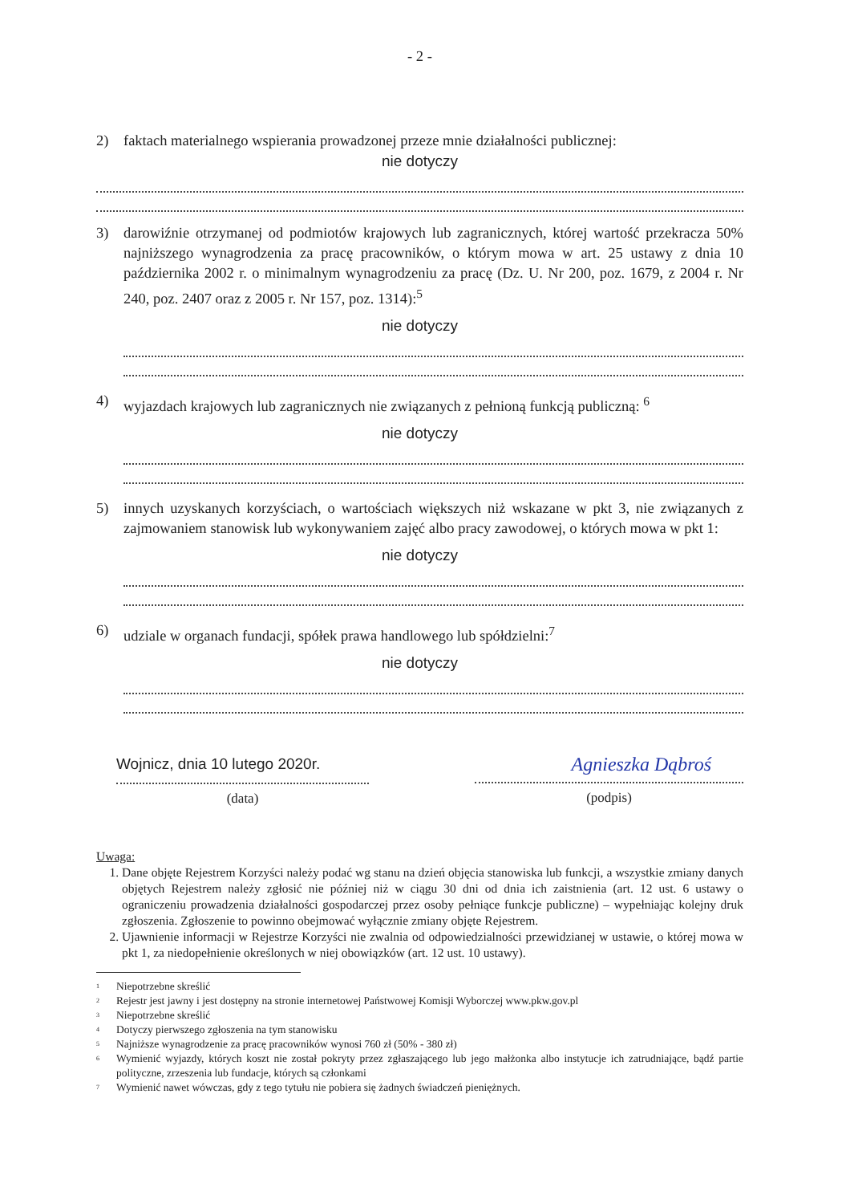- 2 -
2) faktach materialnego wspierania prowadzonej przeze mnie działalności publicznej:
nie dotyczy
3) darowiźnie otrzymanej od podmiotów krajowych lub zagranicznych, której wartość przekracza 50% najniższego wynagrodzenia za pracę pracowników, o którym mowa w art. 25 ustawy z dnia 10 października 2002 r. o minimalnym wynagrodzeniu za pracę (Dz. U. Nr 200, poz. 1679, z 2004 r. Nr 240, poz. 2407 oraz z 2005 r. Nr 157, poz. 1314):<sup>5</sup>
nie dotyczy
4) wyjazdach krajowych lub zagranicznych nie związanych z pełnioną funkcją publiczną: <sup>6</sup>
nie dotyczy
5) innych uzyskanych korzyściach, o wartościach większych niż wskazane w pkt 3, nie związanych z zajmowaniem stanowisk lub wykonywaniem zajęć albo pracy zawodowej, o których mowa w pkt 1:
nie dotyczy
6) udziale w organach fundacji, spółek prawa handlowego lub spółdzielni:<sup>7</sup>
nie dotyczy
Wojnicz, dnia 10 lutego 2020r.
(data)
Agnieszka Dąbroś
(podpis)
Uwaga:
1. Dane objęte Rejestrem Korzyści należy podać wg stanu na dzień objęcia stanowiska lub funkcji, a wszystkie zmiany danych objętych Rejestrem należy zgłosić nie później niż w ciągu 30 dni od dnia ich zaistnienia (art. 12 ust. 6 ustawy o ograniczeniu prowadzenia działalności gospodarczej przez osoby pełniące funkcje publiczne) – wypełniając kolejny druk zgłoszenia. Zgłoszenie to powinno obejmować wyłącznie zmiany objęte Rejestrem.
2. Ujawnienie informacji w Rejestrze Korzyści nie zwalnia od odpowiedzialności przewidzianej w ustawie, o której mowa w pkt 1, za niedopełnienie określonych w niej obowiązków (art. 12 ust. 10 ustawy).
<sup>1</sup> Niepotrzebne skreślić
<sup>2</sup> Rejestr jest jawny i jest dostępny na stronie internetowej Państwowej Komisji Wyborczej www.pkw.gov.pl
<sup>3</sup> Niepotrzebne skreślić
<sup>4</sup> Dotyczy pierwszego zgłoszenia na tym stanowisku
<sup>5</sup> Najniższe wynagrodzenie za pracę pracowników wynosi 760 zł (50% - 380 zł)
<sup>6</sup> Wymienić wyjazdy, których koszt nie został pokryty przez zgłaszającego lub jego małżonka albo instytucje ich zatrudniające, bądź partie polityczne, zrzeszenia lub fundacje, których są członkami
<sup>7</sup> Wymienić nawet wówczas, gdy z tego tytułu nie pobiera się żadnych świadczeń pieniężnych.